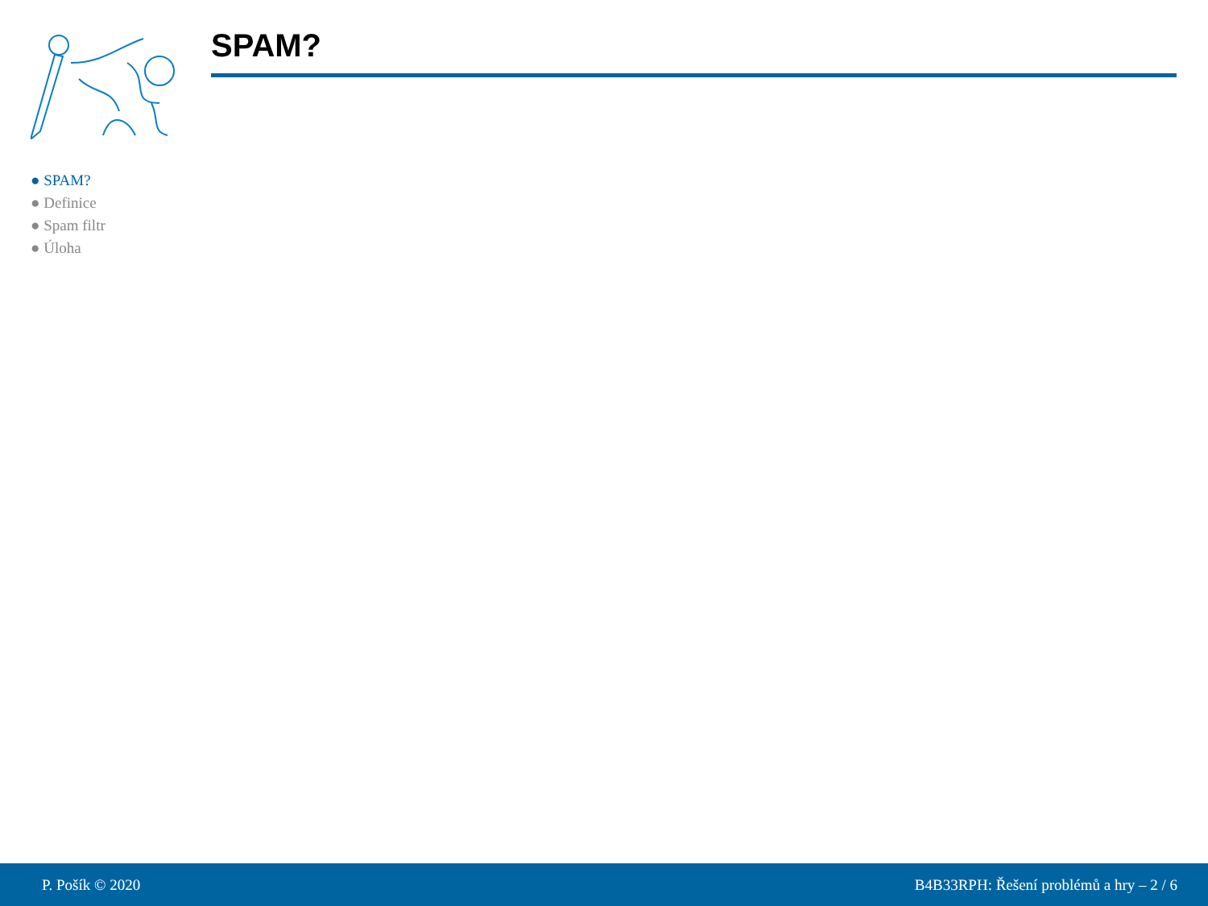SPAM?
● SPAM?
● Definice
● Spam filtr
● Úloha
P. Pošík © 2020 B4B33RPH: Řešení problémů a hry – 2 / 6